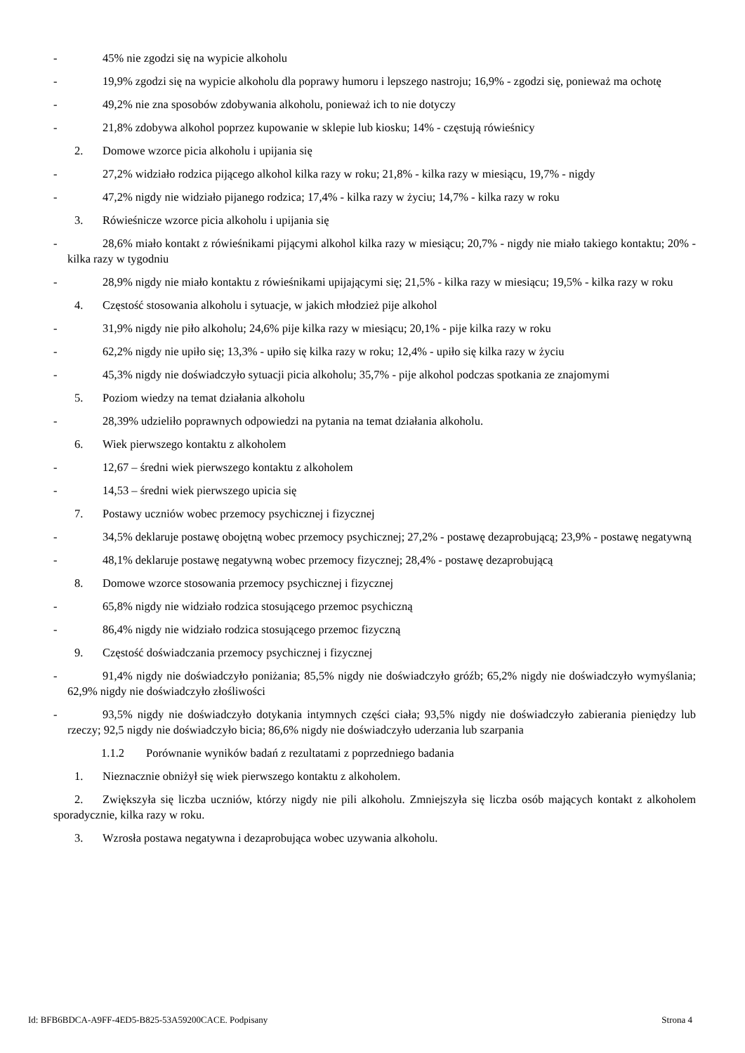- 45% nie zgodzi się na wypicie alkoholu
- 19,9% zgodzi się na wypicie alkoholu dla poprawy humoru i lepszego nastroju; 16,9% - zgodzi się, ponieważ ma ochotę
- 49,2% nie zna sposobów zdobywania alkoholu, ponieważ ich to nie dotyczy
- 21,8% zdobywa alkohol poprzez kupowanie w sklepie lub kiosku; 14% - częstują rówieśnicy
2. Domowe wzorce picia alkoholu i upijania się
- 27,2% widziało rodzica pijącego alkohol kilka razy w roku; 21,8% - kilka razy w miesiącu, 19,7% - nigdy
- 47,2% nigdy nie widziało pijanego rodzica; 17,4% - kilka razy w życiu; 14,7% - kilka razy w roku
3. Rówieśnicze wzorce picia alkoholu i upijania się
- 28,6% miało kontakt z rówieśnikami pijącymi alkohol kilka razy w miesiącu; 20,7% - nigdy nie miało takiego kontaktu; 20% - kilka razy w tygodniu
- 28,9% nigdy nie miało kontaktu z rówieśnikami upijającymi się; 21,5% - kilka razy w miesiącu; 19,5% - kilka razy w roku
4. Częstość stosowania alkoholu i sytuacje, w jakich młodzież pije alkohol
- 31,9% nigdy nie piło alkoholu; 24,6% pije kilka razy w miesiącu; 20,1% - pije kilka razy w roku
- 62,2% nigdy nie upiło się; 13,3% - upiło się kilka razy w roku; 12,4% - upiło się kilka razy w życiu
- 45,3% nigdy nie doświadczyło sytuacji picia alkoholu; 35,7% - pije alkohol podczas spotkania ze znajomymi
5. Poziom wiedzy na temat działania alkoholu
- 28,39% udzieliło poprawnych odpowiedzi na pytania na temat działania alkoholu.
6. Wiek pierwszego kontaktu z alkoholem
- 12,67 – średni wiek pierwszego kontaktu z alkoholem
- 14,53 – średni wiek pierwszego upicia się
7. Postawy uczniów wobec przemocy psychicznej i fizycznej
- 34,5% deklaruje postawę obojętną wobec przemocy psychicznej; 27,2% - postawę dezaprobującą; 23,9% - postawę negatywną
- 48,1% deklaruje postawę negatywną wobec przemocy fizycznej; 28,4% - postawę dezaprobującą
8. Domowe wzorce stosowania przemocy psychicznej i fizycznej
- 65,8% nigdy nie widziało rodzica stosującego przemoc psychiczną
- 86,4% nigdy nie widziało rodzica stosującego przemoc fizyczną
9. Częstość doświadczania przemocy psychicznej i fizycznej
- 91,4% nigdy nie doświadczyło poniżania; 85,5% nigdy nie doświadczyło gróźb; 65,2% nigdy nie doświadczyło wymyślania; 62,9% nigdy nie doświadczyło złośliwości
- 93,5% nigdy nie doświadczyło dotykania intymnych części ciała; 93,5% nigdy nie doświadczyło zabierania pieniędzy lub rzeczy; 92,5 nigdy nie doświadczyło bicia; 86,6% nigdy nie doświadczyło uderzania lub szarpania
1.1.2 Porównanie wyników badań z rezultatami z poprzedniego badania
1. Nieznacznie obniżył się wiek pierwszego kontaktu z alkoholem.
2. Zwiększyła się liczba uczniów, którzy nigdy nie pili alkoholu. Zmniejszyła się liczba osób mających kontakt z alkoholem sporadycznie, kilka razy w roku.
3. Wzrosła postawa negatywna i dezaprobująca wobec uzywania alkoholu.
Id: BFB6BDCA-A9FF-4ED5-B825-53A59200CACE. Podpisany Strona 4